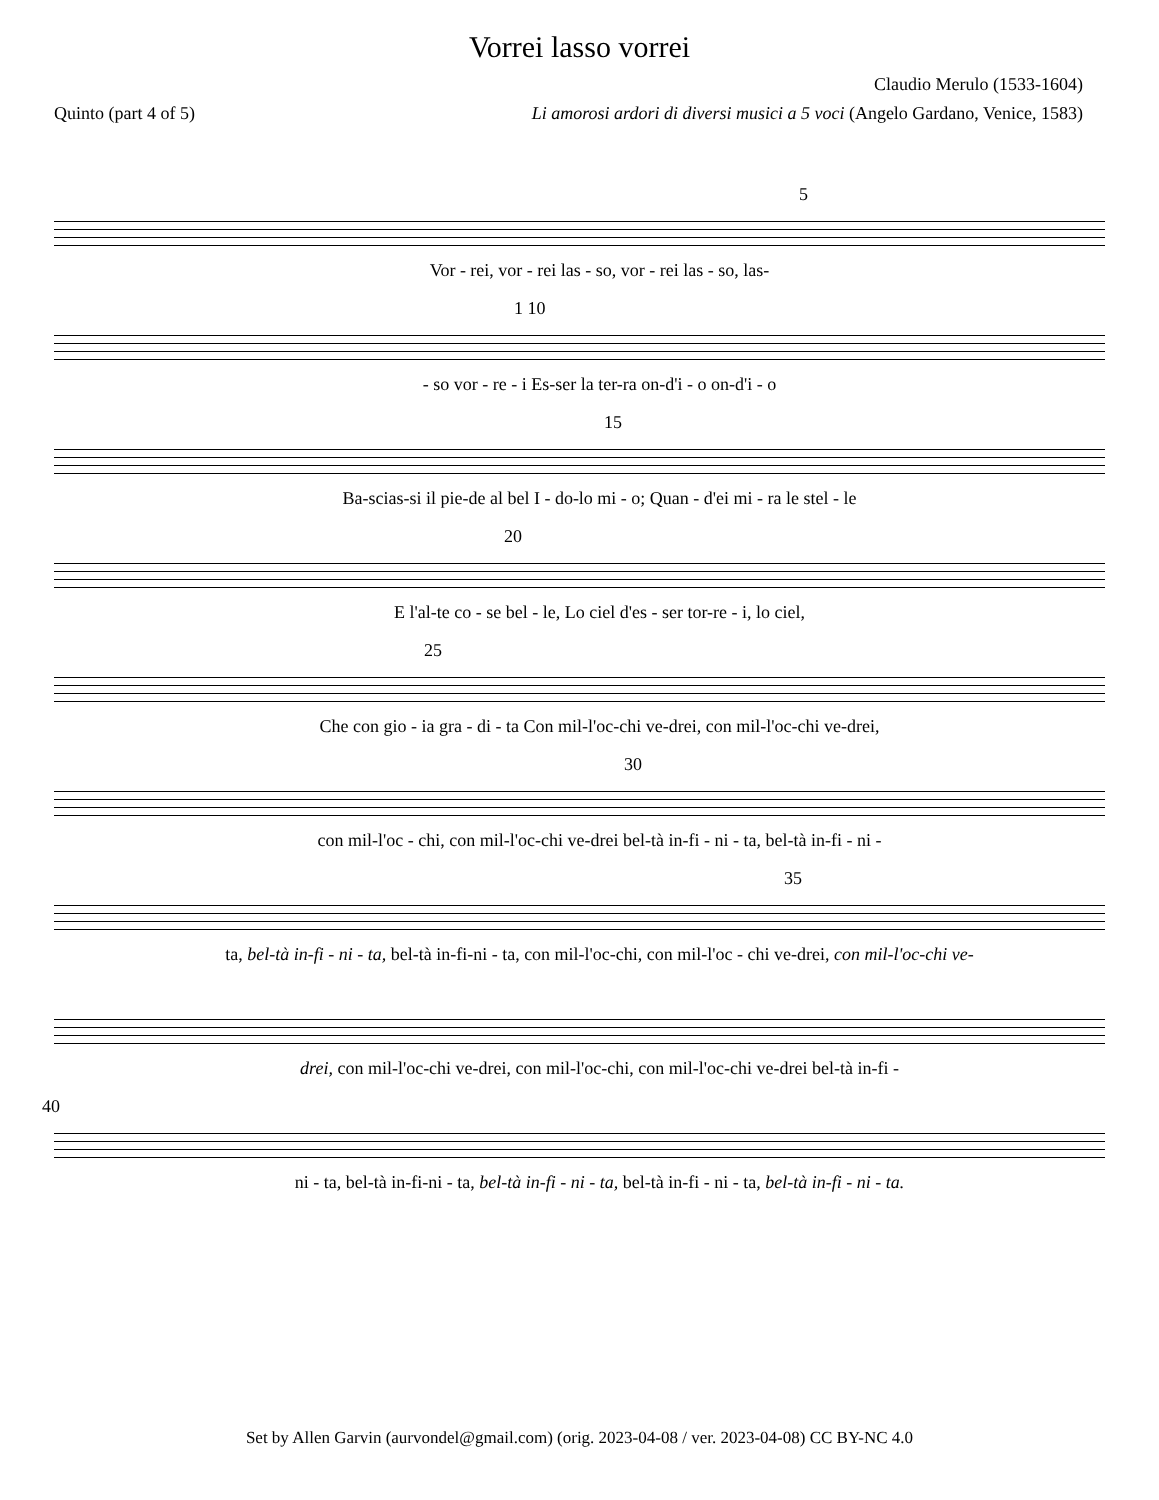Vorrei lasso vorrei
Claudio Merulo (1533-1604)
Quinto (part 4 of 5) Li amorosi ardori di diversi musici a 5 voci (Angelo Gardano, Venice, 1583)
5
Vor - rei, vor - rei las - so, vor - rei las - so, las-
1 10
- so vor - re - i Es-ser la ter-ra on-d'i - o on-d'i - o
15
Ba-scias-si il pie-de al bel I - do-lo mi - o; Quan - d'ei mi - ra le stel - le
20
E l'al-te co - se bel - le, Lo ciel d'es - ser tor-re - i, lo ciel,
25
Che con gio - ia gra - di - ta Con mil-l'oc-chi ve-drei, con mil-l'oc-chi ve-drei,
30
con mil-l'oc - chi, con mil-l'oc-chi ve-drei bel-tà in-fi - ni - ta, bel-tà in-fi - ni -
35
ta, bel-tà in-fi - ni - ta, bel-tà in-fi-ni - ta, con mil-l'oc-chi, con mil-l'oc - chi ve-drei, con mil-l'oc-chi ve-
drei, con mil-l'oc-chi ve-drei, con mil-l'oc-chi, con mil-l'oc-chi ve-drei bel-tà in-fi -
40
ni - ta, bel-tà in-fi-ni - ta, bel-tà in-fi - ni - ta, bel-tà in-fi - ni - ta, bel-tà in-fi - ni - ta.
Set by Allen Garvin (aurvondel@gmail.com) (orig. 2023-04-08 / ver. 2023-04-08) CC BY-NC 4.0